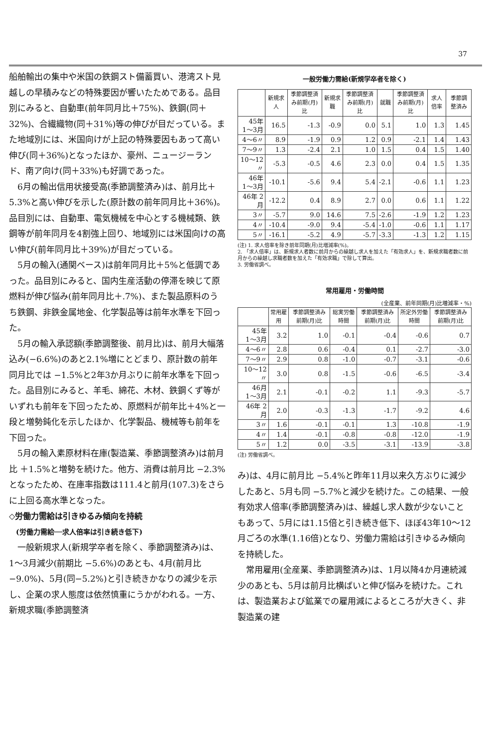37
船舶輸出の集中や米国の鉄鋼スト備蓄買い、港湾スト見越しの早積みなどの特殊要因が響いたためである。品目別にみると、自動車(前年同月比＋75%)、鉄鋼(同＋32%)、合繊織物(同＋31%)等の伸びが目だっている。また地域別には、米国向けが上記の特殊要因もあって高い伸び(同＋36%)となったほか、豪州、ニュージーランド、南ア向け(同＋33%)も好調であった。
6月の輸出信用状接受高(季節調整済み)は、前月比＋5.3%と高い伸びを示した(原計数の前年同月比＋36%)。品目別には、自動車、電気機械を中心とする機械類、鉄鋼等が前年同月を4割強上回り、地域別には米国向けの高い伸び(前年同月比＋39%)が目だっている。
5月の輸入(通関ベース)は前年同月比＋5%と低調であった。品目別にみると、国内生産活動の停滞を映じて原燃料が伸び悩み(前年同月比＋.7%)、また製品原料のうち鉄鋼、非鉄金属地金、化学製品等は前年水準を下回った。
5月の輸入承認額(季節調整後、前月比)は、前月大幅落込み(−6.6%)のあと2.1%増にとどまり、原計数の前年同月比では −1.5%と2年3か月ぶりに前年水準を下回った。品目別にみると、羊毛、綿花、木材、鉄鋼くず等がいずれも前年を下回ったため、原燃料が前年比＋4%と一段と増勢鈍化を示したほか、化学製品、機械等も前年を下回った。
5月の輸入素原材料在庫(製造業、季節調整済み)は前月比 ＋1.5%と増勢を続けた。他方、消費は前月比 −2.3%となったため、在庫率指数は111.4と前月(107.3)をさらに上回る高水準となった。
◇労働力需給は引きゆるみ傾向を持続
(労働力需給──求人倍率は引き続き低下)
一般新規求人(新規学卒者を除く、季節調整済み)は、1〜3月減少(前期比 −5.6%)のあとも、4月(前月比−9.0%)、5月(同−5.2%)と引き続きかなりの減少を示し、企業の求人態度は依然慎重にうかがわれる。一方、新規求職(季節調整済
一般労働力需給(新規学卒者を除く)
| | 新規求人 | 季節調整済み前期(月)比 | 新規求職 | 季節調整済み前期(月)比 | 就職 | 季節調整済み前期(月)比 | 求人倍率 | 季節調整済み |
| --- | --- | --- | --- | --- | --- | --- | --- | --- |
| 45年 1〜3月 | 16.5 | -1.3 | -0.9 | 0.0 | 5.1 | 1.0 | 1.3 | 1.45 |
| 4〜6〃 | 8.9 | -1.9 | 0.9 | 1.2 | 0.9 | -2.1 | 1.4 | 1.43 |
| 7〜9〃 | 1.3 | -2.4 | 2.1 | 1.0 | 1.5 | 0.4 | 1.5 | 1.40 |
| 10〜12〃 | -5.3 | -0.5 | 4.6 | 2.3 | 0.0 | 0.4 | 1.5 | 1.35 |
| 46年 1〜3月 | -10.1 | -5.6 | 9.4 | 5.4 | -2.1 | -0.6 | 1.1 | 1.23 |
| 46年 2月 | -12.2 | 0.4 | 8.9 | 2.7 | 0.0 | 0.6 | 1.1 | 1.22 |
| 3〃 | -5.7 | 9.0 | 14.6 | 7.5 | -2.6 | -1.9 | 1.2 | 1.23 |
| 4〃 | -10.4 | -9.0 | 9.4 | -5.4 | -1.0 | -0.6 | 1.1 | 1.17 |
| 5〃 | -16.1 | -5.2 | 4.9 | -5.7 | -3.3 | -1.3 | 1.2 | 1.15 |
(注) 1. 求人倍率を除き前年同期(月)比増減率(%)。
2. 「求人倍率」は、新規求人者数に前月からの繰越し求人を加えた「有効求人」を、新規求職者数に前月からの繰越し求職者数を加えた「有効求職」で除して算出。
3. 労働省調べ。
常用雇用・労働時間
(全産業、前年同期(月)比増減率・%)
| | 常用雇用 | 季節調整済み前期(月)比 | 総実労働時間 | 季節調整済み前期(月)比 | 所定外労働時間 | 季節調整済み前期(月)比 |
| --- | --- | --- | --- | --- | --- | --- |
| 45年 1〜3月 | 3.2 | 1.0 | -0.1 | -0.4 | -0.6 | 0.7 |
| 4〜6〃 | 2.8 | 0.6 | -0.4 | 0.1 | -2.7 | -3.0 |
| 7〜9〃 | 2.9 | 0.8 | -1.0 | -0.7 | -3.1 | -0.6 |
| 10〜12〃 | 3.0 | 0.8 | -1.5 | -0.6 | -6.5 | -3.4 |
| 46月 1〜3月 | 2.1 | -0.1 | -0.2 | 1.1 | -9.3 | -5.7 |
| 46年 2月 | 2.0 | -0.3 | -1.3 | -1.7 | -9.2 | 4.6 |
| 3〃 | 1.6 | -0.1 | -0.1 | 1.3 | -10.8 | -1.9 |
| 4〃 | 1.4 | -0.1 | -0.8 | -0.8 | -12.0 | -1.9 |
| 5〃 | 1.2 | 0.0 | -3.5 | -3.1 | -13.9 | -3.8 |
(注) 労働省調べ。
み)は、4月に前月比 −5.4%と昨年11月以来久方ぶりに減少したあと、5月も同 −5.7%と減少を続けた。この結果、一般有効求人倍率(季節調整済み)は、繰越し求人数が少ないこともあって、5月には1.15倍と引き続き低下、ほぼ43年10〜12月ごろの水準(1.16倍)となり、労働力需給は引きゆるみ傾向を持続した。
常用雇用(全産業、季節調整済み)は、1月以降4か月連続減少のあとも、5月は前月比横ばいと伸び悩みを続けた。これは、製造業および鉱業での雇用減によるところが大きく、非製造業の建